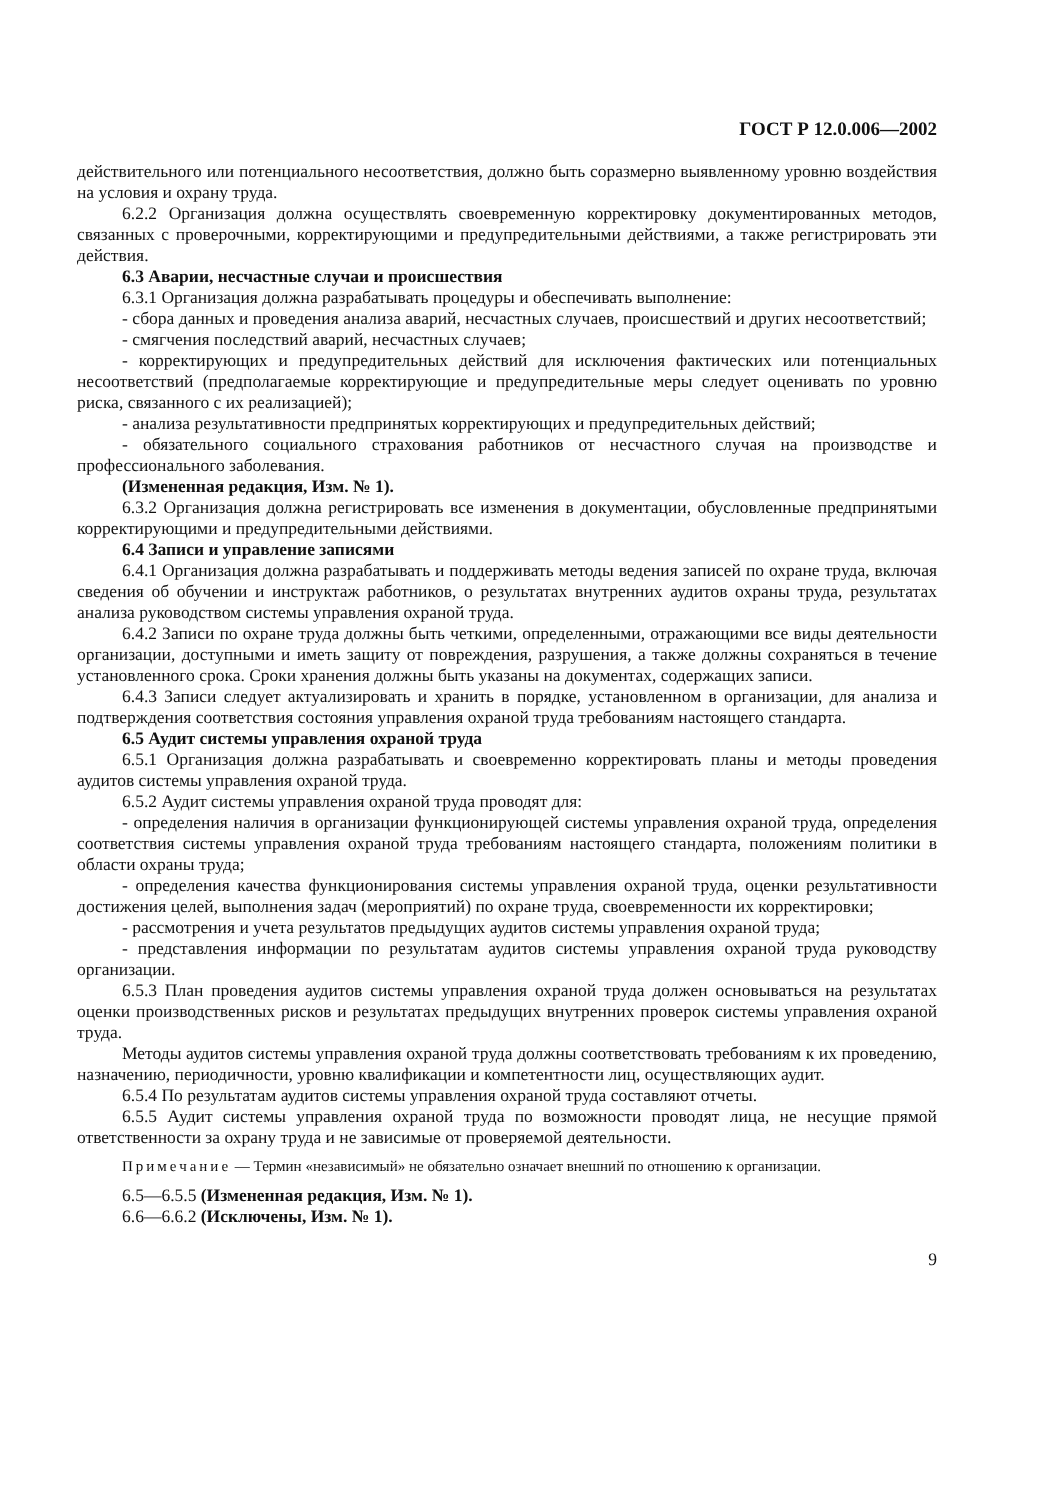ГОСТ Р 12.0.006—2002
действительного или потенциального несоответствия, должно быть соразмерно выявленному уровню воздействия на условия и охрану труда.
6.2.2 Организация должна осуществлять своевременную корректировку документированных методов, связанных с проверочными, корректирующими и предупредительными действиями, а также регистрировать эти действия.
6.3 Аварии, несчастные случаи и происшествия
6.3.1 Организация должна разрабатывать процедуры и обеспечивать выполнение:
- сбора данных и проведения анализа аварий, несчастных случаев, происшествий и других несоответствий;
- смягчения последствий аварий, несчастных случаев;
- корректирующих и предупредительных действий для исключения фактических или потенциальных несоответствий (предполагаемые корректирующие и предупредительные меры следует оценивать по уровню риска, связанного с их реализацией);
- анализа результативности предпринятых корректирующих и предупредительных действий;
- обязательного социального страхования работников от несчастного случая на производстве и профессионального заболевания.
(Измененная редакция, Изм. № 1).
6.3.2 Организация должна регистрировать все изменения в документации, обусловленные предпринятыми корректирующими и предупредительными действиями.
6.4 Записи и управление записями
6.4.1 Организация должна разрабатывать и поддерживать методы ведения записей по охране труда, включая сведения об обучении и инструктаж работников, о результатах внутренних аудитов охраны труда, результатах анализа руководством системы управления охраной труда.
6.4.2 Записи по охране труда должны быть четкими, определенными, отражающими все виды деятельности организации, доступными и иметь защиту от повреждения, разрушения, а также должны сохраняться в течение установленного срока. Сроки хранения должны быть указаны на документах, содержащих записи.
6.4.3 Записи следует актуализировать и хранить в порядке, установленном в организации, для анализа и подтверждения соответствия состояния управления охраной труда требованиям настоящего стандарта.
6.5 Аудит системы управления охраной труда
6.5.1 Организация должна разрабатывать и своевременно корректировать планы и методы проведения аудитов системы управления охраной труда.
6.5.2 Аудит системы управления охраной труда проводят для:
- определения наличия в организации функционирующей системы управления охраной труда, определения соответствия системы управления охраной труда требованиям настоящего стандарта, положениям политики в области охраны труда;
- определения качества функционирования системы управления охраной труда, оценки результативности достижения целей, выполнения задач (мероприятий) по охране труда, своевременности их корректировки;
- рассмотрения и учета результатов предыдущих аудитов системы управления охраной труда;
- представления информации по результатам аудитов системы управления охраной труда руководству организации.
6.5.3 План проведения аудитов системы управления охраной труда должен основываться на результатах оценки производственных рисков и результатах предыдущих внутренних проверок системы управления охраной труда.
Методы аудитов системы управления охраной труда должны соответствовать требованиям к их проведению, назначению, периодичности, уровню квалификации и компетентности лиц, осуществляющих аудит.
6.5.4 По результатам аудитов системы управления охраной труда составляют отчеты.
6.5.5 Аудит системы управления охраной труда по возможности проводят лица, не несущие прямой ответственности за охрану труда и не зависимые от проверяемой деятельности.
Примечание — Термин «независимый» не обязательно означает внешний по отношению к организации.
6.5—6.5.5 (Измененная редакция, Изм. № 1).
6.6—6.6.2 (Исключены, Изм. № 1).
9